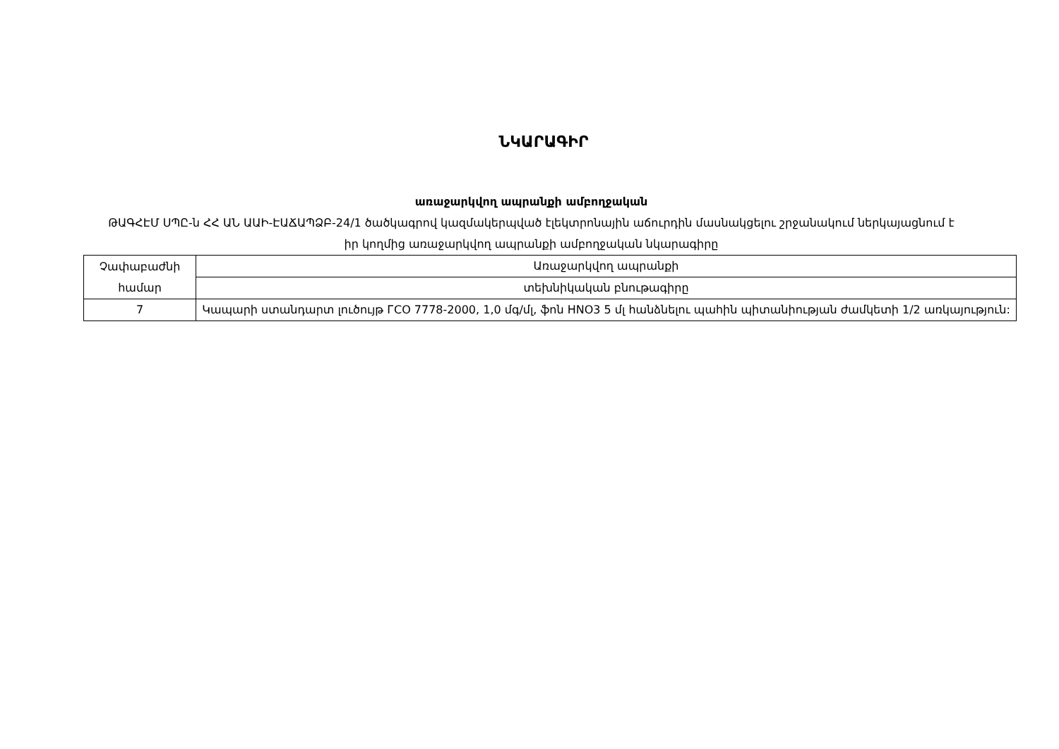ՆԿԱՐԱԳԻՐ
առաջարկվող ապրանքի ամբողջական
ԹԱԳՀԷՄ ՍՊԸ-ն ՀՀ ԱՆ ԱԱԻ-ԷԱՃԱՊՁԲ-24/1 ծածկագրով կազմակերպված էլեկտրոնային աճուրդին մասնակցելու շրջանակում ներկայացնում է իր կողմից առաջարկվող ապրանքի ամբողջական նկարագիրը
| Չափաբաժնի համար | Առաջարկվող ապրանքի |
| | տեխնիկական բնութագիրը |
| 7 | Կապարի ստանդարտ լուծույթ ГСО 7778-2000, 1,0 մգ/մլ, ֆոն HNO3 5 մլ հանձնելու պահին պիտանիության ժամկետի 1/2 առկայություն: |